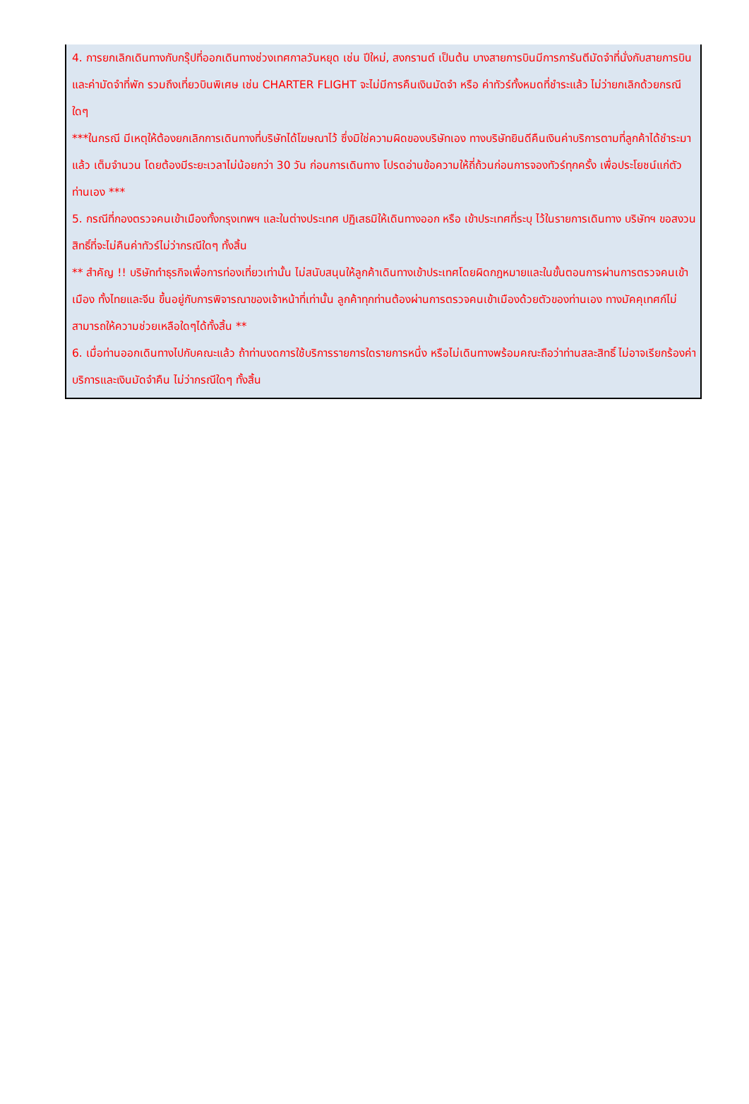4. การยกเลิกเดินทางกับกรุ๊ปที่ออกเดินทางช่วงเทศกาลวันหยุด เช่น ปีใหม่, สงกรานต์ เป็นต้น บางสายการบินมีการการันตีมัดจำที่นั่งกับสายการบินและค่ามัดจำที่พัก รวมถึงเที่ยวบินพิเศษ เช่น CHARTER FLIGHT จะไม่มีการคืนเงินมัดจำ หรือ ค่าทัวร์ทั้งหมดที่ชำระแล้ว ไม่ว่ายกเลิกด้วยกรณีใดๆ
***ในกรณี มีเหตุให้ต้องยกเลิกการเดินทางที่บริษัทได้โฆษณาไว้ ซึ่งมิใช่ความผิดของบริษัทเอง ทางบริษัทยินดีคืนเงินค่าบริการตามที่ลูกค้าได้ชำระมาแล้ว เต็มจำนวน โดยต้องมีระยะเวลาไม่น้อยกว่า 30 วัน ก่อนการเดินทาง โปรดอ่านข้อความให้ถี่ถ้วนก่อนการจองทัวร์ทุกครั้ง เพื่อประโยชน์แก่ตัวท่านเอง ***
5. กรณีที่กองตรวจคนเข้าเมืองทั้งกรุงเทพฯ และในต่างประเทศ ปฏิเสธมิให้เดินทางออก หรือ เข้าประเทศที่ระบุ ไว้ในรายการเดินทาง บริษัทฯ ขอสงวนสิทธิ์ที่จะไม่คืนค่าทัวร์ไม่ว่ากรณีใดๆ ทั้งสิ้น
** สำคัญ !! บริษัททำธุรกิจเพื่อการท่องเที่ยวเท่านั้น ไม่สนับสนุนให้ลูกค้าเดินทางเข้าประเทศโดยผิดกฎหมายและในขั้นตอนการผ่านการตรวจคนเข้าเมือง ทั้งไทยและจีน ขึ้นอยู่กับการพิจารณาของเจ้าหน้าที่เท่านั้น ลูกค้าทุกท่านต้องผ่านการตรวจคนเข้าเมืองด้วยตัวของท่านเอง ทางมัคคุเทศก์ไม่สามารถให้ความช่วยเหลือใดๆได้ทั้งสิ้น **
6. เมื่อท่านออกเดินทางไปกับคณะแล้ว ถ้าท่านงดการใช้บริการรายการใดรายการหนึ่ง หรือไม่เดินทางพร้อมคณะถือว่าท่านสละสิทธิ์ ไม่อาจเรียกร้องค่าบริการและเงินมัดจำคืน ไม่ว่ากรณีใดๆ ทั้งสิ้น